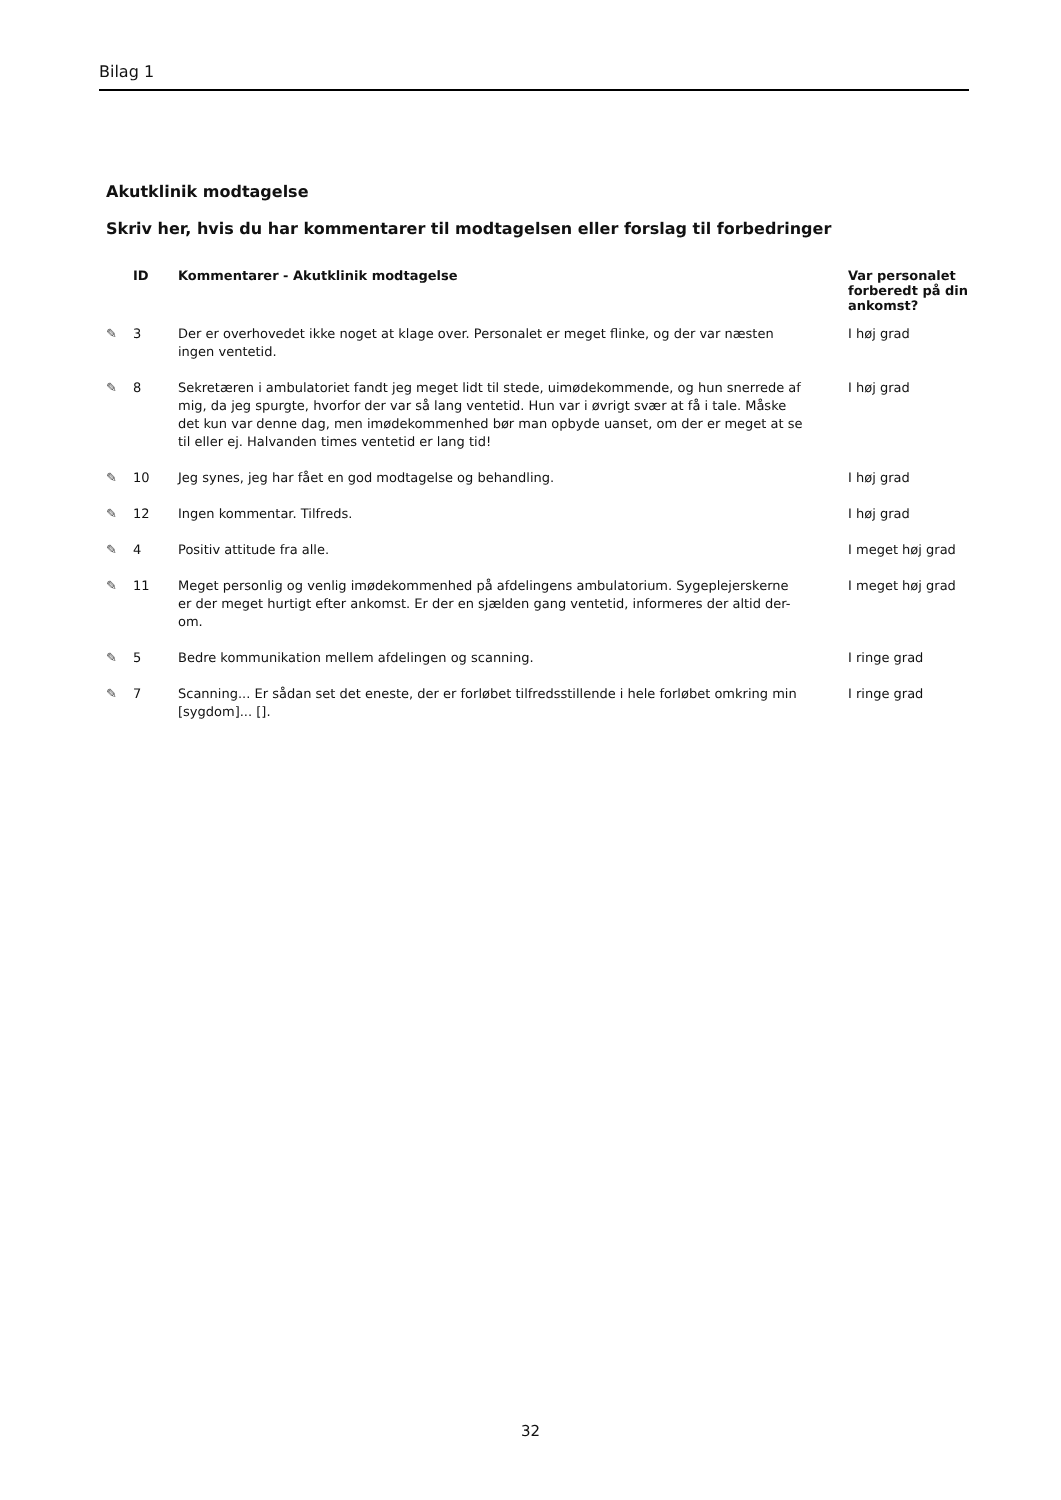Bilag 1
Akutklinik modtagelse
Skriv her, hvis du har kommentarer til modtagelsen eller forslag til forbedringer
| | ID | Kommentarer - Akutklinik modtagelse | Var personalet forberedt på din ankomst? |
| --- | --- | --- | --- |
| ✎ | 3 | Der er overhovedet ikke noget at klage over. Personalet er meget flinke, og der var næsten ingen ventetid. | I høj grad |
| ✎ | 8 | Sekretæren i ambulatoriet fandt jeg meget lidt til stede, uimødekommende, og hun snerrede af mig, da jeg spurgte, hvorfor der var så lang ventetid. Hun var i øvrigt svær at få i tale. Måske det kun var denne dag, men imødekommenhed bør man opbyde uanset, om der er meget at se til eller ej. Halvanden times ventetid er lang tid! | I høj grad |
| ✎ | 10 | Jeg synes, jeg har fået en god modtagelse og behandling. | I høj grad |
| ✎ | 12 | Ingen kommentar. Tilfreds. | I høj grad |
| ✎ | 4 | Positiv attitude fra alle. | I meget høj grad |
| ✎ | 11 | Meget personlig og venlig imødekommenhed på afdelingens ambulatorium. Sygeplejerskerne er der meget hurtigt efter ankomst. Er der en sjælden gang ventetid, informeres der altid der-om. | I meget høj grad |
| ✎ | 5 | Bedre kommunikation mellem afdelingen og scanning. | I ringe grad |
| ✎ | 7 | Scanning... Er sådan set det eneste, der er forløbet tilfredsstillende i hele forløbet omkring min [sygdom]... []. | I ringe grad |
32